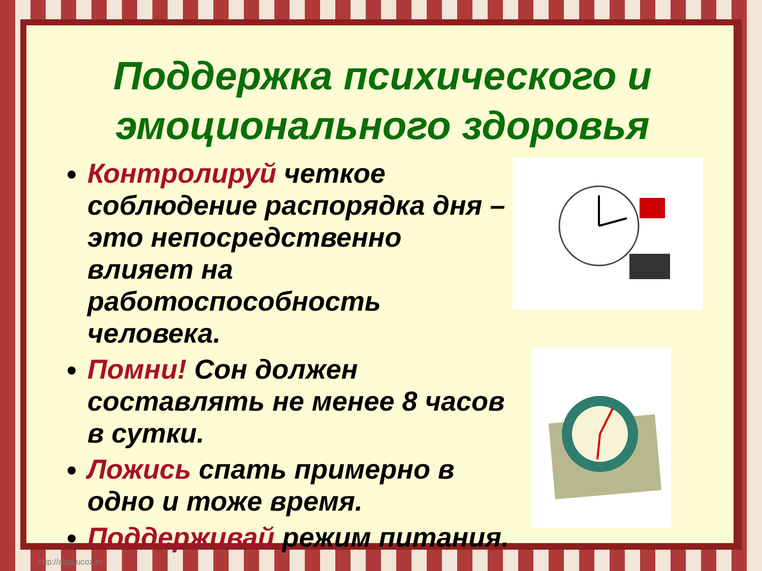Поддержка психического и эмоционального здоровья
Контролируй четкое соблюдение распорядка дня – это непосредственно влияет на работоспособность человека.
Помни! Сон должен составлять не менее 8 часов в сутки.
Ложись спать примерно в одно и тоже время.
Поддерживай режим питания.
http://aida.ucoz.ru